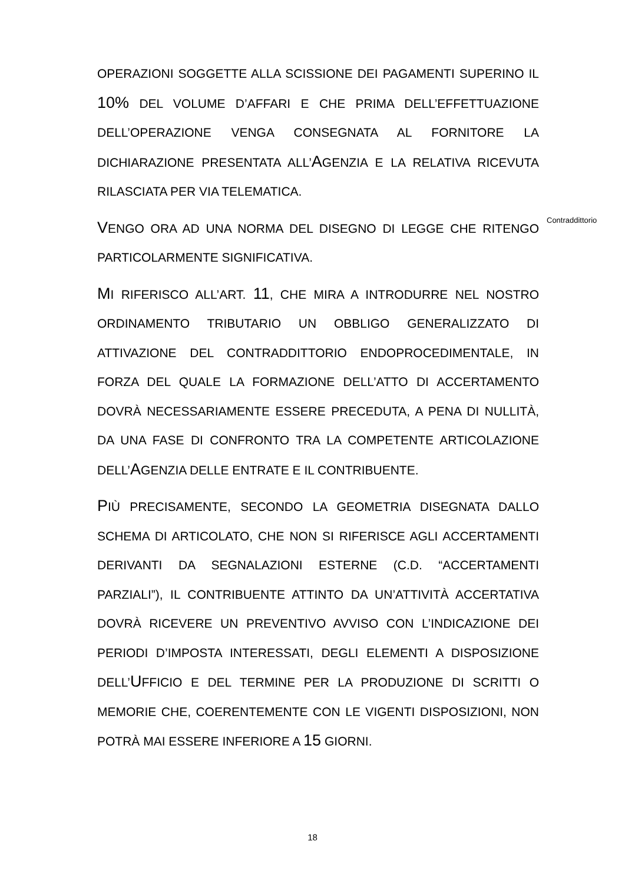OPERAZIONI SOGGETTE ALLA SCISSIONE DEI PAGAMENTI SUPERINO IL 10% DEL VOLUME D’AFFARI E CHE PRIMA DELL’EFFETTUAZIONE DELL’OPERAZIONE VENGA CONSEGNATA AL FORNITORE LA DICHIARAZIONE PRESENTATA ALL’AGENZIA E LA RELATIVA RICEVUTA RILASCIATA PER VIA TELEMATICA.
VENGO ORA AD UNA NORMA DEL DISEGNO DI LEGGE CHE RITENGO PARTICOLARMENTE SIGNIFICATIVA.
MI RIFERISCO ALL’ART. 11, CHE MIRA A INTRODURRE NEL NOSTRO ORDINAMENTO TRIBUTARIO UN OBBLIGO GENERALIZZATO DI ATTIVAZIONE DEL CONTRADDITTORIO ENDOPROCEDIMENTALE, IN FORZA DEL QUALE LA FORMAZIONE DELL’ATTO DI ACCERTAMENTO DOVRÀ NECESSARIAMENTE ESSERE PRECEDUTA, A PENA DI NULLITÀ, DA UNA FASE DI CONFRONTO TRA LA COMPETENTE ARTICOLAZIONE DELL’AGENZIA DELLE ENTRATE E IL CONTRIBUENTE.
PIÙ PRECISAMENTE, SECONDO LA GEOMETRIA DISEGNATA DALLO SCHEMA DI ARTICOLATO, CHE NON SI RIFERISCE AGLI ACCERTAMENTI DERIVANTI DA SEGNALAZIONI ESTERNE (C.D. “ACCERTAMENTI PARZIALI”), IL CONTRIBUENTE ATTINTO DA UN’ATTIVITÀ ACCERTATIVA DOVRÀ RICEVERE UN PREVENTIVO AVVISO CON L’INDICAZIONE DEI PERIODI D’IMPOSTA INTERESSATI, DEGLI ELEMENTI A DISPOSIZIONE DELL’UFFICIO E DEL TERMINE PER LA PRODUZIONE DI SCRITTI O MEMORIE CHE, COERENTEMENTE CON LE VIGENTI DISPOSIZIONI, NON POTRÀ MAI ESSERE INFERIORE A 15 GIORNI.
Contraddittorio
18